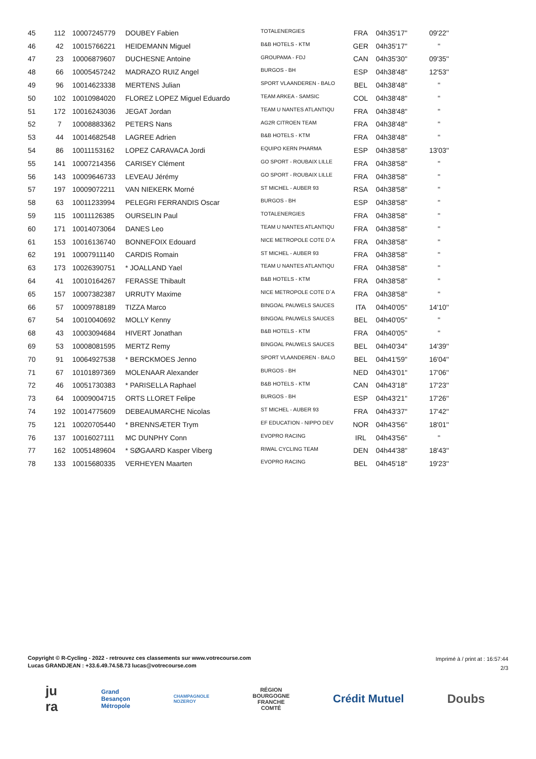| 45 | 112 | 10007245779 | DOUBEY Fabien | TOTALENERGIES | FRA | 04h35'17'' | 09'22'' |
| 46 | 42 | 10015766221 | HEIDEMANN Miguel | B&B HOTELS - KTM | GER | 04h35'17'' | '' |
| 47 | 23 | 10006879607 | DUCHESNE Antoine | GROUPAMA - FDJ | CAN | 04h35'30'' | 09'35'' |
| 48 | 66 | 10005457242 | MADRAZO RUIZ Angel | BURGOS - BH | ESP | 04h38'48'' | 12'53'' |
| 49 | 96 | 10014623338 | MERTENS Julian | SPORT VLAANDEREN - BALO | BEL | 04h38'48'' | '' |
| 50 | 102 | 10010984020 | FLOREZ LOPEZ Miguel Eduardo | TEAM ARKEA - SAMSIC | COL | 04h38'48'' | '' |
| 51 | 172 | 10016243036 | JEGAT Jordan | TEAM U NANTES ATLANTIQU | FRA | 04h38'48'' | '' |
| 52 | 7 | 10008883362 | PETERS Nans | AG2R CITROEN TEAM | FRA | 04h38'48'' | '' |
| 53 | 44 | 10014682548 | LAGREE Adrien | B&B HOTELS - KTM | FRA | 04h38'48'' | '' |
| 54 | 86 | 10011153162 | LOPEZ CARAVACA Jordi | EQUIPO KERN PHARMA | ESP | 04h38'58'' | 13'03'' |
| 55 | 141 | 10007214356 | CARISEY Clément | GO SPORT - ROUBAIX LILLE | FRA | 04h38'58'' | '' |
| 56 | 143 | 10009646733 | LEVEAU Jérémy | GO SPORT - ROUBAIX LILLE | FRA | 04h38'58'' | '' |
| 57 | 197 | 10009072211 | VAN NIEKERK Morné | ST MICHEL - AUBER 93 | RSA | 04h38'58'' | '' |
| 58 | 63 | 10011233994 | PELEGRI FERRANDIS Oscar | BURGOS - BH | ESP | 04h38'58'' | '' |
| 59 | 115 | 10011126385 | OURSELIN Paul | TOTALENERGIES | FRA | 04h38'58'' | '' |
| 60 | 171 | 10014073064 | DANES Leo | TEAM U NANTES ATLANTIQU | FRA | 04h38'58'' | '' |
| 61 | 153 | 10016136740 | BONNEFOIX Edouard | NICE METROPOLE COTE D`A | FRA | 04h38'58'' | '' |
| 62 | 191 | 10007911140 | CARDIS Romain | ST MICHEL - AUBER 93 | FRA | 04h38'58'' | '' |
| 63 | 173 | 10026390751 | * JOALLAND Yael | TEAM U NANTES ATLANTIQU | FRA | 04h38'58'' | '' |
| 64 | 41 | 10010164267 | FERASSE Thibault | B&B HOTELS - KTM | FRA | 04h38'58'' | '' |
| 65 | 157 | 10007382387 | URRUTY Maxime | NICE METROPOLE COTE D`A | FRA | 04h38'58'' | '' |
| 66 | 57 | 10009788189 | TIZZA Marco | BINGOAL PAUWELS SAUCES | ITA | 04h40'05'' | 14'10'' |
| 67 | 54 | 10010040692 | MOLLY Kenny | BINGOAL PAUWELS SAUCES | BEL | 04h40'05'' | '' |
| 68 | 43 | 10003094684 | HIVERT Jonathan | B&B HOTELS - KTM | FRA | 04h40'05'' | '' |
| 69 | 53 | 10008081595 | MERTZ Remy | BINGOAL PAUWELS SAUCES | BEL | 04h40'34'' | 14'39'' |
| 70 | 91 | 10064927538 | * BERCKMOES Jenno | SPORT VLAANDEREN - BALO | BEL | 04h41'59'' | 16'04'' |
| 71 | 67 | 10101897369 | MOLENAAR Alexander | BURGOS - BH | NED | 04h43'01'' | 17'06'' |
| 72 | 46 | 10051730383 | * PARISELLA Raphael | B&B HOTELS - KTM | CAN | 04h43'18'' | 17'23'' |
| 73 | 64 | 10009004715 | ORTS LLORET Felipe | BURGOS - BH | ESP | 04h43'21'' | 17'26'' |
| 74 | 192 | 10014775609 | DEBEAUMARCHE Nicolas | ST MICHEL - AUBER 93 | FRA | 04h43'37'' | 17'42'' |
| 75 | 121 | 10020705440 | * BRENNSÆTER Trym | EF EDUCATION - NIPPO DEV | NOR | 04h43'56'' | 18'01'' |
| 76 | 137 | 10016027111 | MC DUNPHY Conn | EVOPRO RACING | IRL | 04h43'56'' | '' |
| 77 | 162 | 10051489604 | * SØGAARD Kasper Viberg | RIWAL CYCLING TEAM | DEN | 04h44'38'' | 18'43'' |
| 78 | 133 | 10015680335 | VERHEYEN Maarten | EVOPRO RACING | BEL | 04h45'18'' | 19'23'' |
Copyright © R-Cycling - 2022 - retrouvez ces classements sur www.votrecourse.com
Lucas GRANDJEAN : +33.6.49.74.58.73 lucas@votrecourse.com
Imprimé à / print at : 16:57:44
2/3
ju
ra Grand
Besançon
Métropole CHAMPAGNOLE
NOZEROY RÉGION
BOURGOGNE
FRANCHE
COMTÉ Crédit Mutuel Doubs